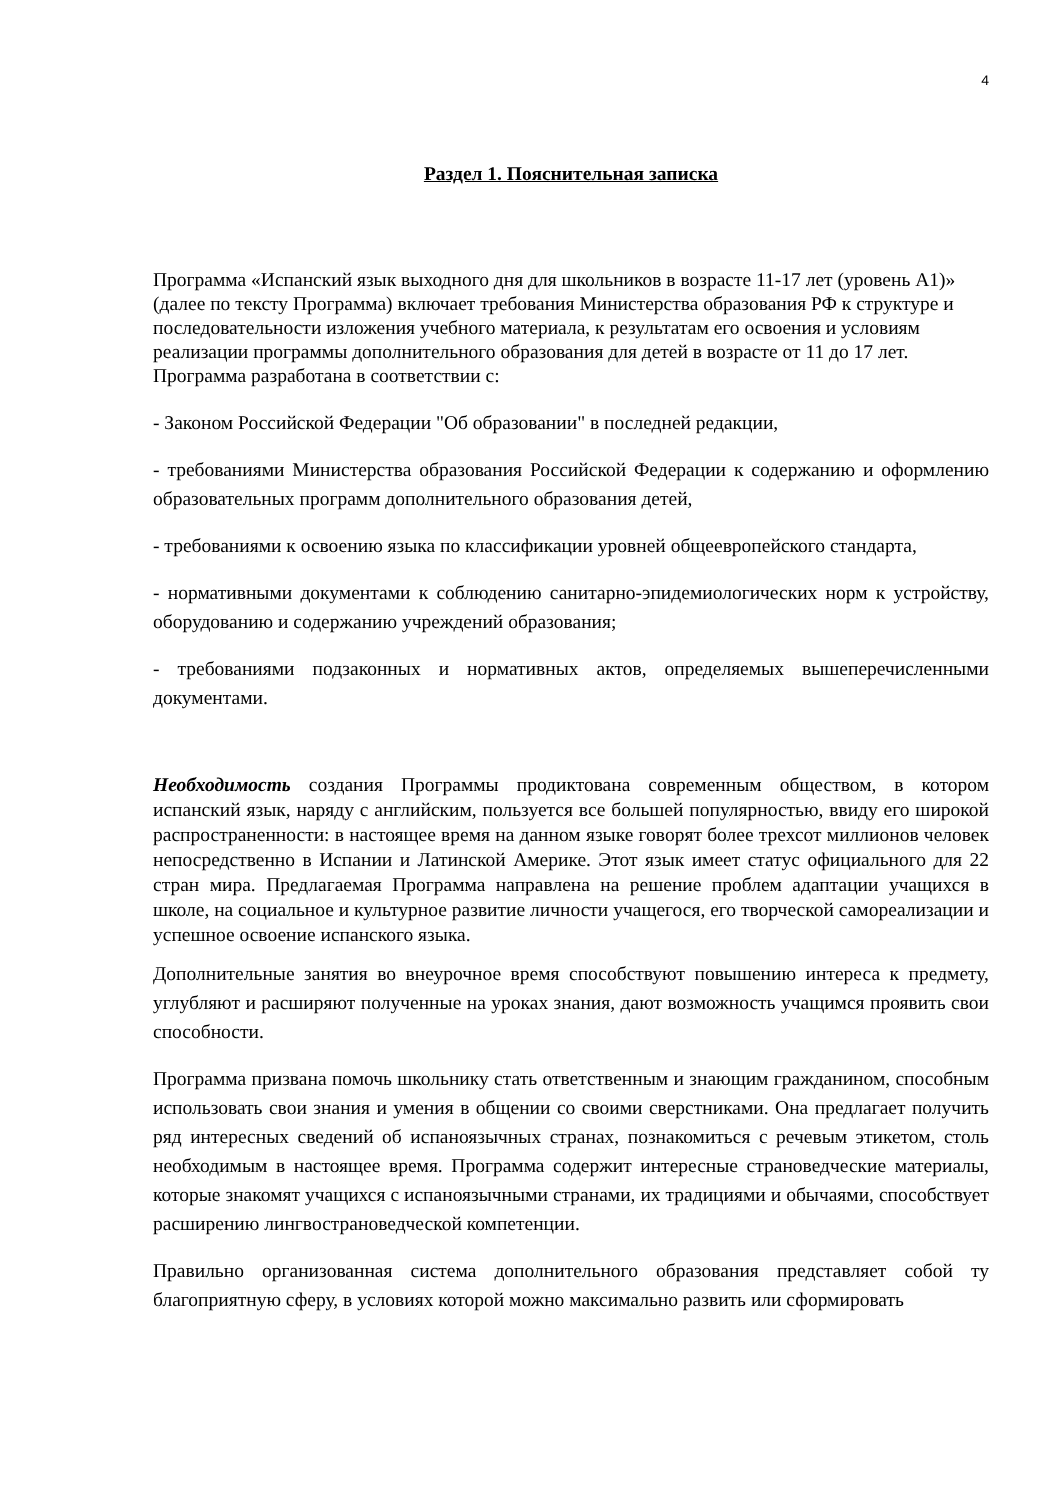4
Раздел 1. Пояснительная записка
Программа «Испанский язык выходного дня для школьников в возрасте 11-17 лет (уровень А1)» (далее по тексту Программа) включает требования Министерства образования РФ к структуре и последовательности изложения учебного материала, к результатам его освоения и условиям реализации программы дополнительного образования для детей в возрасте от 11 до 17 лет.
Программа разработана в соответствии с:
- Законом Российской Федерации "Об образовании" в последней редакции,
- требованиями Министерства образования Российской Федерации к содержанию и оформлению образовательных программ дополнительного образования детей,
- требованиями к освоению языка по классификации уровней общеевропейского стандарта,
- нормативными документами к соблюдению санитарно-эпидемиологических норм к устройству, оборудованию и содержанию учреждений образования;
- требованиями подзаконных и нормативных актов, определяемых вышеперечисленными документами.
Необходимость создания Программы продиктована современным обществом, в котором испанский язык, наряду с английским, пользуется все большей популярностью, ввиду его широкой распространенности: в настоящее время на данном языке говорят более трехсот миллионов человек непосредственно в Испании и Латинской Америке. Этот язык имеет статус официального для 22 стран мира. Предлагаемая Программа направлена на решение проблем адаптации учащихся в школе, на социальное и культурное развитие личности учащегося, его творческой самореализации и успешное освоение испанского языка.
Дополнительные занятия во внеурочное время способствуют повышению интереса к предмету, углубляют и расширяют полученные на уроках знания, дают возможность учащимся проявить свои способности.
Программа призвана помочь школьнику стать ответственным и знающим гражданином, способным использовать свои знания и умения в общении со своими сверстниками. Она предлагает получить ряд интересных сведений об испаноязычных странах, познакомиться с речевым этикетом, столь необходимым в настоящее время. Программа содержит интересные страноведческие материалы, которые знакомят учащихся с испаноязычными странами, их традициями и обычаями, способствует расширению лингвострановедческой компетенции.
Правильно организованная система дополнительного образования представляет собой ту благоприятную сферу, в условиях которой можно максимально развить или сформировать